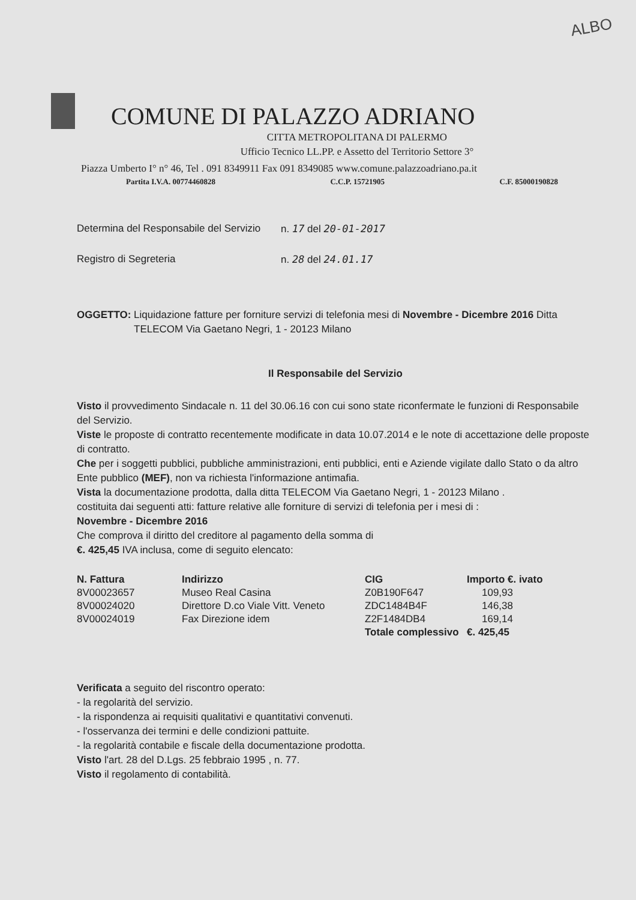ALBO
COMUNE DI PALAZZO ADRIANO
CITTA METROPOLITANA DI PALERMO
Ufficio Tecnico LL.PP. e Assetto del Territorio Settore 3°
Piazza Umberto I° n° 46, Tel . 091 8349911 Fax 091 8349085 www.comune.palazzoadriano.pa.it
Partita I.V.A. 00774460828 C.C.P. 15721905 C.F. 85000190828
Determina del Responsabile del Servizio n. 17 del 20-01-2017
Registro di Segreteria n. 28 del 24.01.17
OGGETTO: Liquidazione fatture per forniture servizi di telefonia mesi di Novembre - Dicembre 2016 Ditta
TELECOM Via Gaetano Negri, 1 - 20123 Milano
Il Responsabile del Servizio
Visto il provvedimento Sindacale n. 11 del 30.06.16 con cui sono state riconfermate le funzioni di Responsabile del Servizio.
Viste le proposte di contratto recentemente modificate in data 10.07.2014 e le note di accettazione delle proposte di contratto.
Che per i soggetti pubblici, pubbliche amministrazioni, enti pubblici, enti e Aziende vigilate dallo Stato o da altro Ente pubblico (MEF), non va richiesta l'informazione antimafia.
Vista la documentazione prodotta, dalla ditta TELECOM Via Gaetano Negri, 1 - 20123 Milano .
costituita dai seguenti atti: fatture relative alle forniture di servizi di telefonia per i mesi di :
Novembre - Dicembre 2016
Che comprova il diritto del creditore al pagamento della somma di
€. 425,45 IVA inclusa, come di seguito elencato:
| N. Fattura | Indirizzo | CIG | Importo €. ivato |
| --- | --- | --- | --- |
| 8V00023657 | Museo Real Casina | Z0B190F647 | 109,93 |
| 8V00024020 | Direttore D.co Viale Vitt. Veneto | ZDC1484B4F | 146,38 |
| 8V00024019 | Fax Direzione idem | Z2F1484DB4 | 169,14 |
| | | Totale complessivo | €. 425,45 |
Verificata a seguito del riscontro operato:
- la regolarità del servizio.
- la rispondenza ai requisiti qualitativi e quantitativi convenuti.
- l'osservanza dei termini e delle condizioni pattuite.
- la regolarità contabile e fiscale della documentazione prodotta.
Visto l'art. 28 del D.Lgs. 25 febbraio 1995 , n. 77.
Visto il regolamento di contabilità.